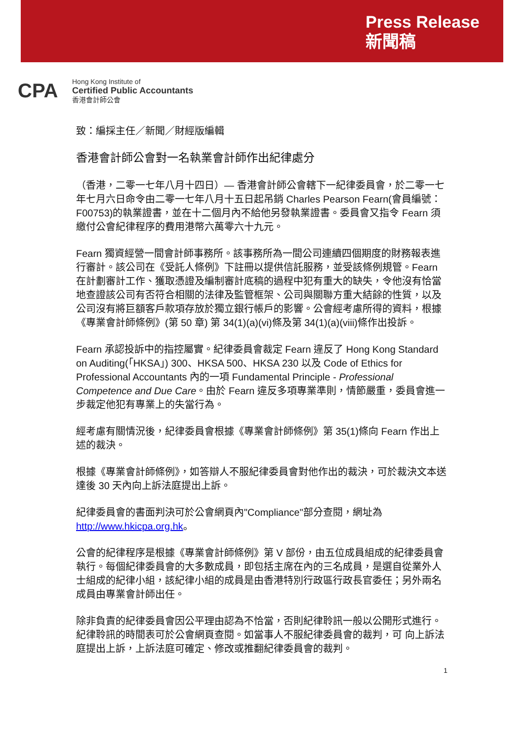Press Release
新聞稿
CPA
Hong Kong Institute of
Certified Public Accountants
香港會計師公會
致：編採主任／新聞／財經版編輯
香港會計師公會對一名執業會計師作出紀律處分
（香港，二零一七年八月十四日）— 香港會計師公會轄下一紀律委員會，於二零一七年七月六日命令由二零一七年八月十五日起吊銷 Charles Pearson Fearn(會員編號：F00753)的執業證書，並在十二個月內不給他另發執業證書。委員會又指令 Fearn 須繳付公會紀律程序的費用港幣六萬零六十九元。
Fearn 獨資經營一間會計師事務所。該事務所為一間公司連續四個期度的財務報表進行審計。該公司在《受託人條例》下註冊以提供信託服務，並受該條例規管。Fearn 在計劃審計工作、獲取憑證及編制審計底稿的過程中犯有重大的缺失，令他沒有恰當地查證該公司有否符合相關的法律及監管框架、公司與關聯方重大結餘的性質，以及公司沒有將巨額客戶款項存放於獨立銀行帳戶的影響。公會經考慮所得的資料，根據《專業會計師條例》(第 50 章) 第 34(1)(a)(vi)條及第 34(1)(a)(viii)條作出投訴。
Fearn 承認投訴中的指控屬實。紀律委員會裁定 Fearn 違反了 Hong Kong Standard on Auditing(「HKSA」) 300、HKSA 500、HKSA 230 以及 Code of Ethics for Professional Accountants 內的一項 Fundamental Principle - Professional Competence and Due Care。由於 Fearn 違反多項專業準則，情節嚴重，委員會進一步裁定他犯有專業上的失當行為。
經考慮有關情況後，紀律委員會根據《專業會計師條例》第 35(1)條向 Fearn 作出上述的裁決。
根據《專業會計師條例》，如答辯人不服紀律委員會對他作出的裁決，可於裁決文本送達後 30 天內向上訴法庭提出上訴。
紀律委員會的書面判決可於公會網頁內"Compliance"部分查閱，網址為 http://www.hkicpa.org.hk。
公會的紀律程序是根據《專業會計師條例》第 V 部份，由五位成員組成的紀律委員會執行。每個紀律委員會的大多數成員，即包括主席在內的三名成員，是選自從業外人士組成的紀律小組，該紀律小組的成員是由香港特別行政區行政長官委任；另外兩名成員由專業會計師出任。
除非負責的紀律委員會因公平理由認為不恰當，否則紀律聆訊一般以公開形式進行。紀律聆訊的時間表可於公會網頁查閱。如當事人不服紀律委員會的裁判，可 向上訴法庭提出上訴，上訴法庭可確定、修改或推翻紀律委員會的裁判。
1